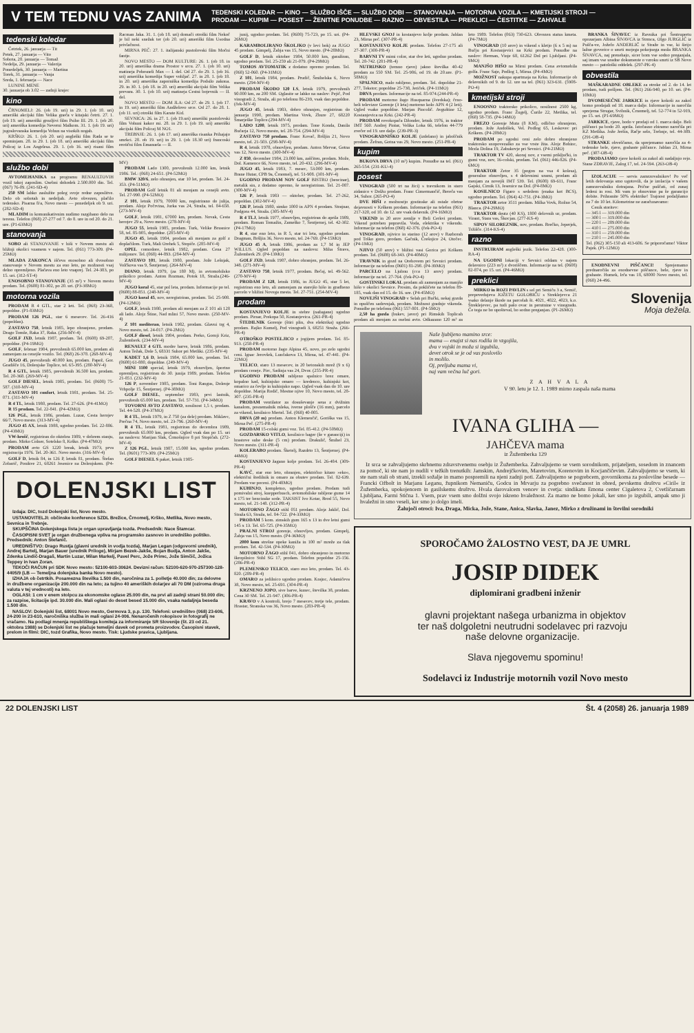V TEM TEDNU VAS ZANIMA
TEDENSKI KOLEDAR — KINO — SLUŽBO IŠČE — SLUŽBO DOBI — STANOVANJA — MOTORNA VOZILA — KMETIJSKI STROJI —
PRODAM — KUPIM — POSEST — ŽENITNE PONUDBE — RAZNO — OBVESTILA — PREKLICI — ČESTITKE — ZAHVALE
tedenski koledar
Četrtek, 26. januarja — Tit
Petek, 27. januarja — Vito
Sobota, 28. januarja — Tomaž
Nedelja, 29. januarja — Valerija
Ponedeljek, 30. januarja — Martina
Torek, 31. januarja — Vanja
Sreda, 1. februarja — Nace
LUNINE MENE
30. januarja ob 3.02 — zadnji krajec
kino
ČRNOMELJ: 26. (ob 19. uri) in 29. 1. (ob 18. uri) ameriški akcijski film Velika gneča v kitajski četrti. 27. 1. (ob 19. uri) ameriški grozljivi film Psiho III. 29. 1. (ob 20. uri) ameriška komedija Neverni Malkom. 31. 1. (ob 19. uri) jugoslovanska komedija Vohun na visokih nogah.
KRŠKO: 26. 1. (ob 20. uri) angleški film Rada se te spominjam. 28. in 29. 1. (ob 18. uri) ameriški akcijski film Policaj iz Los Angelesa. 29. 1. (ob 16. uri) risani film Racman Jaka. 31. 1. (ob 18. uri) domači otroški film Nekoč je bil neki snežak ter (ob 20. uri) ameriški film Usodna privlačnost.
MIRNA PEČ: 27. 1. italijanski pustolovski film Močni fantje.
NOVO MESTO — DOM KULTURE: 26. 1. (ob 18. in 20. uri) ameriška drama Prostor v srcu. 27. 1. (ob 10. uri) matineja Pobesneli Max — I. del. Od 27. do 29. 1. (ob 16. uri) ameriška komedija Super vohljač. 27. in 28. 1. (ob 18. in 20. uri) ameriška zaporniška komedija Podsilo zakona. 29. in 30. 1. (ob 18. in 20. uri) ameriški akcijski film Velika prevara. 30. 1. (ob 10. uri) matineja Cestni bojevnik — II. del.
NOVO MESTO — DOM JLA: Od 27. do 29. 1. (ob 17. in 19. uri) ameriški film Andželovo srce. Od 27. do 28. 1. (ob 11. uri) otroški film Karate Kid.
SEVNICA: 26. in 27. 1. (ob 19.uri) ameriški pustolovski film Vohuni kakor mi. 28. in 29. 1. (ob 19. uri) ameriški akcijski film Policaj M NO1.
TREBNJE: 26. 1. (ob 17. uri) ameriška risanka Prihajajo smrkci. 28. ob 19. uri) in 29. 1. (ob 18.30 uri) francoski erotični film Emanuela — II.
službo dobi
AVTOMEHANIKA na programu RENAULTOVIH vozil takoj zaposlim. Osebni dohodek 2.500.000 din. Tel. (067) 76-09. (241-SD-4)
250 SM lahko zaslužite poleg svoje redne zaposlitve. Delo ob sobotah in nedeljah. Avto obvezen, plačilo tedensko. Pisarna 8/a, Novo mesto — ponedeljek ob 9. uri. (282-SD-4)
MLADIM in komunikativnim nudimo razgibano delo na terenu. Telefon (068) 27-277 od 7. do 8. ure in od 20. do 21. ure. (P1-63MO)
stanovanja
SOBO ali STANOVANJE v hiši v Novem mestu ali bližnji okolici vzamem v najem. Tel. (061) 773-309. (P4-25MO)
MLADA ZAKONCA iščeva enosobno ali dvosobno stanovanje v Novem mestu za eno leto, po možnosti vsaj delno opremljeno. Plačava eno leto vnaprej. Tel. 24-383, po 15. uri. (312-ST-4)
ENOSOBNO STANOVANJE (35 m²) v Novem mestu prodam. Tel. (0608) 81-302, po 20. uri. (P3-38MO)
motorna vozila
PRODAM R 4 GTL, star 2 leti. Tel. (068) 23-368, popoldne. (P1-83MO)
PRODAM 126 PGL, star 6 mesecev. Tel. 26-416 (popoldan).
ZASTAVO 750, letnik 1985, lepo ohranjeno, prodam. Drago Tomše, Raka 37, Raka. (256-MV-4)
GOLF JXD, letnik 1987, prodam. Tel. (0608) 69-207, popoldne. (P4-19MO)
GOLF, februar 1984, prevoženih 65.000 km, prodam ali zamenjam za cenejše vozilo. Tel. (068) 26-378. (268-MV-4)
JUGO 45, prevoženih 40.000 km, prodam. Papež, Gor. Gradišče 16, Dolenjske Toplice, tel. 65-395. (280-MV-4)
R 4 GTL, letnik 1985, prevoženih 36.500 km, prodam. Tel. 20-368. (269-MV-4)
GOLF DIESEL, letnik 1985, prodam. Tel. (0608) 75-587. (310-MV-4)
ZASTAVO 101 confort, letnik 1981, prodam. Tel. 25-071. (311-MV-4)
R 4 TL, letnik 1980, prodam. Tel. 27-626. (P4-41MO)
R 15 prodam. Tel. 22-841. (P4-42MO)
126 PGL, letnik 1986, prodam. Luzar, Cesta herojev 66/7, Novo mesto. (313-MV-4)
JUGO 45 AX, letnik 1988, ugodno prodam. Tel. 22-886. (P4-43MO)
VW-hrošč, registriran do oktobra 1989, v dobrem stanju, prodam. Mirko Colner, Sotelsko 8, Krško. (P4-47MO)
PRODAM avto GS 1220 break, letnik 1973, prva registracija 1976. Tel. 20-361. Novo mesto. (316-MV-4)
GOLF D, letnik 84, in 126 P, letnik 81, prodam. Štefan Zobarič, Ponikve 21, 68261 Jesenice na Dolenjskem. (P4-MV)
PRODAM Lado 1300, prevoženih 12.000 km, letnik 1986. Tel.: (068) 24-651. (P4-52MO)
BMW 320/6, zelo ohranjen, star 10 let, prodam. Tel. 24-353. (P4-51MO)
PRODAM Golf letnik 81 ali menjam za cenejši avto. Tel. 27-990. (P4-52MO)
Z 101, letnik 1979, 70000 km, registrirano do julija, prodam. Alojz Počrvina, Jurka vas 24, Straža, tel. 84-658. (273-MV-4)
GOLF, letnik 1981, 67000 km, prodam. Novak, Cesta herojev 29 a, Novo mesto. (278-MV-4)
JUGO 55, letnik 1985, prodam. Turk, Velike Brusnice 58, tel. 85-905, dopoldne. (285-MV-4)
JUGO 45, letnik 1984, prodam ali menjam za golf z doplačilom. Turk, Mali Orehek 5, Stopiče. (285-MV-4)
OPEL comodore, letnik 1982, prodam. Cena 27 milijonov. Tel. (068) 44-893. (284-MV-4)
ZASTAVO 101, letnik 1980, prodam. Jože Lešnjak, Volčkova vas 9, Šentjernej. (264-MV-4)
DIANO, letnik 1979, (za 180 M), in avtomobilsko prikolico prodam. Anton Rozman, Potok 18, Straža.(246-MV-4)
JUGO koral 45, star pol leta, prodam. Informacije po tel. (0608) 88-851. (248-MV-4)
JUGO koral 45, nov, neregistriran, prodam. Tel. 25-908. (P4-12MO)
GOLF, letnik 1980, prodam ali menjam za Z 101 ali 128 ali lado. Alojz Štine, Nad mlini 57, Novo mesto. (250-MV-4)
Z 101 mediteran, letnik 1982, prodam. Glavni trg 4, Novo mesto, tel. 24-017. (P4-2MO)
GOLF diesel, letnik 1984, prodam. Perko, Gornji Kriz, Žužemberk. (234-MV-4)
RENAULT 4 GTL modre barve, letnik 1986, prodam. Anton Težak, Dole 5, 68331 Suhor pri Metliki. (235-MV-4)
KADET 1,6 D, letnik 1984, 65.000 km, prodam. Tel. (0608) 61-880, dopoldne. (249-MV-4)
MINI 1100 special, letnik 1979, obnovljen, športno opremljen, registriran do 30. junija 1989, prodam. Telefon 21-851. (232-MV-4)
126 P, november 1985, prodam. Toni Rangus, Dolenje Vrhpolje 15, Šentjernej. (P4-38MO)
GOLF DIESEL, september 1983, prvi lastnik, prevoženih 65.000 km, prodam. Tel. 57-731. (P4-34MO)
TOVORNI AVTO ZASTAVO, nosilnost 1,5 t, prodam. Tel. 44-528. (P4-37MO)
R 4 TL, letnik 1979, in Z 750 (za dele) prodam. Miklavc, Prečna 74, Novo mesto, tel. 23-796. (260-MV-4)
R 4 TL, letnik 1981, registriran do decembra 1989, prevoženih 65.000 km, prodam. Ogled vsak dan po 15. uri na naslovu: Marijan Slak, Črmošnjice 8 pri Stopičah. (272-MV-4)
Z 126 PGL, letnik 1987, 15.000 km, ugodno prodam. Tel. (0601) 773-309. (P4-25MO)
GOLF DIESEL S paket, letnik 1985-
DOLENJSKI LIST
Izdaja: DIC, tozd Dolenjski list, Novo mesto.
USTANOVITELJI: občinske konference SZDL Brežice, Črnomelj, Krško, Metlika, Novo mesto, Sevnica in Trebnje.
SKUPŠČINA Dolenjskega lista je organ upravljanja tozda. Predsednik: Nace Štamcar.
ČASOPISNI SVET je organ družbenega vpliva na programsko zasnovo in uredniško politiko. Predsednik: Anton Štefanič.
UREDNIŠTVO: Drago Rustja (glavni urednik in vodja tozda), Marjan Legan (odgovorni urednik), Andrej Bartelj, Marjan Bauer (urednik Priloge), Mirjam Bezek-Jakše, Bojan Budja, Anton Jakše, Zdenka Lindič-Dragaš, Martin Luzar, Milan Markelj, Pavel Perc, Jože Primc, Jože Simčič, Jožica Teppey in Ivan Zoran.
TEKOČI RAČUN pri SDK Novo mesto: 52100-603-30624. Devizni račun: 52100-620-970-257300-128-4405/9 (LB — Temeljna dolenjska banka Novo mesto).
IZHAJA ob četrtkih. Posamezna številka 1.500 din, naročnina za 1. polletje 40.000 din; za delovne in družbene organizacije 200.000 din na leto; za tujino 40 ameriških dolarjev ali 70 DM (oziroma druga valuta v tej vrednosti) na leto.
OGLASI: 1 cm v enem stolpcu za ekonomske oglase 25.000 din, na prvi ali zadnji strani 50.000 din; za razpise, licitacije ipd. 30.000 din. Mali oglasi do deset besed 15.000 din, vsaka nadaljnja beseda 1.500 din.
NASLOV: Dolenjski list, 68001 Novo mesto, Germova 3, p.p. 130. Telefoni: uredništvo (068) 23-606, 24-200 in 23-610, naročniška služba in mali oglasi 24-006. Nenaročenih rokopisov in fotografij ne vračamo. Na podlagi mnenja republiškega komiteja za informiranje SR Slovenije (št. 23 od 21. oktobra 1988) se Dolenjski list ne plačuje temeljni davek od prometa proizvodov. Časopisni stavek, prelom in filmi: DIC, tozd Grafika, Novo mesto. Tisk: Ljudske pravica, Ljubljana.
junij, ugodno prodam. Tel. (0608) 75-723, po 15. uri. (P4-26MO)
KARAMBOLIRANO ŠKOLJKO (v levi bok) za JUGO 45 prodam. Gimpelj, Žabja vas 15, Novo mesto. (P4-28MO)
GOLF D, letnik oktober 1984, 50.000 km, garažiran, ugodno prodam. Tel. 25-259 ali 21-079. (P4-29MO)
TOMOS AVTOMATIK z dodatno opremo prodam. Tel. (068) 52-060. (P4-31MO)
Z 101, letnik 1984, prodam. Prudič, Šmihelska 6, Novo mesto. (294-MV-4)
PRODAM ŠKODO 120 LS, letnik 1979, prevoženih 90.000 km, za 200 SM. Oglasite se lahko na naslov: Pejič, Pod vinogradi 2, Straža, ali po telefonu 86-239, vsak dan popoldne. (ček-MV-4)
JUGO 45, letnik 1983, dobro ohranjen, registriran do januarja 1990, prodam. Martina Vovk, Zbure 27, 68220 Šmarješke Toplice.(294-MV-4)
LADO 1200, letnik 1975, prodam. Tone Konda, Danila Bučarja 12, Novo mesto, tel. 28-754. (294-MV-4)
ZASTAVO 750 prodam. Franc Kovač, Bršljin 21, Novo mesto, tel. 21-503. (298-MV-4)
R 4, letnik 1978, obnovljen, prodam. Anton Mervar, Gotna vas 12, Novo mesto. (300-MV-4)
Z 850, december 1984, 23.000 km, zaščiten, prodam. Može, Dol. Kamence 66, Novo mesto, tel. 20-432. (296-MV-4)
JUGO 45, letnik 1983, 7. mesec, 53.000 km, prodam. Brane Hutar, CPB 9a, Črnomelj, tel. 51-908. (301-MV-4)
UGODNO PRODAM NOV GOLF BISTRO (bencinar), metalik sin, z dodatno opremo, še neregistriran. Tel. 21-087. (300-MV-4)
126 P, letnik 1983 — oktober, prodam. Tel. 27-262, popoldan. (302-MV-4)
126 P, letnik 1980, simko 1000 in APN 4 prodam. Strajnar, Podgora 44, Straža. (305-MV-4)
R 4 TLJ, letnik 1977, obnovljen, registriran do aprila 1989, prodam. Roman Tomažin, Zameško 7, Šentjernej, tel. 42-302. (P4-17MO)
R 4, star eno leto, in R 5, star tri leta, ugodno prodam. Dragman, Bršljin 36, Novo mesto, tel. 24-769. (P4-15MO)
JUGO 45 A, letnik 1986, prodam za 1,7 M in JEP WILLUS. Ogled popoldan na naslovu: Miha Štravs, Žužemberk 29. (P4-13MO)
GOLF JXD, letnik 1987, dobro ohranjen, prodam. Tel. 26-348. (271-MV-4)
ZASTAVO 750, letnik 1977, prodam. Bečaj, tel. 49-562. (270-MV-4)
PRODAM Z 128, letnik 1986, in JUGO 45, star 5 let, registriran eno leto, ali zamenjam za starejšo hišo in gradbeno parcelo v bližini Novega mesta. Tel. 27-751. (254-MV-4)
prodam
KOSTANJEVO KOLJE in stebre (nažagane) ugodno prodam. Pirnar, Prekopa 50, Kostanjevica. (261-PR-4)
ŠTEDILNIK Gorenje (štiri plin, dva elektrika) ugodno prodam. Rajko Kumelj, Pod vinogradi 3, 68251 Straža. (266-PR-4)
OTROŠKO POSTELJICO z jogijem prodam. Tel. 85-913. (258-PR-4)
PRODAM motorno žago Alpina 45, novo, po zelo ugodni ceni. Ignac Jerovšek, Lunčakova 13, Mirna, tel. 47-441. (P4-22MO)
TELICO, staro 13 mesecev, in 20 betonskih mrež (9 x 6) prodam ceneje. Pirc, Sadinja vas 24, Dvor. (255-PR-4)
UGODNO PRODAM rabljeno spalnico brez omare, kopalno kad, kuhinjsko omaro — kredenco, kuhinjski kot, omarico za čevlje in kuhinjsko napo. Ogled vsak dan do 10. ure dopoldne. Marija Rodič, Mestne njive 10, Novo mesto, tel. 28-307. (235-PR-4)
PRODAM ventilator za dosuševanje sena z dvižnim kanalom, posnemalnik mleka, iverne plošče (16 mm), parcelo za vikend, kosilnico Mertel. Tel. (068) 40-005.
DRVA (20 m) prodam. Anton Klemenčič, Goriška vas 15, Mirna Peč. (275-PR-4)
PRODAM 15-colski gumi voz. Tel. 85-412. (P4-50MO)
GOZDARSKO VITLO, kosilnico bager (še v garanciji) in hrastove suhe deske (5 cm) prodam. Drakulič, Šmihel 23, Novo mesto. (311-PR-4)
KOLERABO prodam. Šketelj, Razdrto 13, Šentjernej. (P4-44MO)
KOSTANJEVO žagano kolje prodam. Tel. 26-484. (309-PR-4)
KAVČ, star eno leto, ohranjen, električno kitaro »eko«, električni štedilnik in omaro za obutev prodam. Tel. 82-639. Prodam vse poceni. (P4-48MO)
KUHINJO, kompletno, ugodno prodam. Prodam tudi pomivalni stroj, kuepperbusch, avtomobilske rabljene gume 14 x 175 ter bencinske sode. TAKSIST Ivo Kotar, Brod 55, Novo mesto, tel. 21-148. (312-PR-4)
MOTORNO ŽAGO stihl 051 prodam. Alojz Jaklič, Dol. Straža 63, Straža, tel. 84-722. (P4-33MO)
PRODAM 5 kom. zimskih gum 165 x 13 in dve letni gumi 145 x 13. Tel. 65-725. (P4-35MO)
PRALNI STROJ gorenje, obnovljen, prodam. Gimpelj, Žabja vas 15, Novo mesto. (P4-36MO)
2000 kom strešne opeke kaniža in 100 m² mreže za tlak prodam. Tel. 42-534. (P4-30MO)
MOTORNO ŽAGO stihl 041, dobro ohranjeno in motorno škropilnico Stihl SG 17, prodam. Telefon popoldne 25-156. (286-PR-4)
PLEMENSKO TELICO, staro eno leto, prodam. Tel. 43-820. (289-PR-4)
OMARO za jedilnico ugodno prodam. Krajnc, Adamičeva 38, Novo mesto, tel. 25-691. (304-PR-4)
KRZNENO JOPO, sive barve, kunec, številka 38, prodam. Cena 30 SM. Tel. 21-947. (306-PR-4)
KRAVO v A kontroli, brejo 7 mesecev, tretje tele, prodam. Hrastar, Stranska vas 36, Novo mesto. (283-PR-4)
HLEVSKI GNOJ in kostanjevo kolje prodam. Jablan 23, Mirna peč. (307-PR-4)
KOSTANJEVO KOLJE prodam. Telefon 27-175 ali 27-307. (308-PR-4)
BARVNI TV mimi color, star dve leti, ugodno prodam. Tel. 28-742. (281-PR-4)
NUTRIJSKO (temno rjavo) jakno številka 40-42 prodam za 550 SM. Tel. 25-986, od 19. do 20.ure. (P1-58MO)
SPALNICO, malo rabljeno, prodam. Tel. dopoldne 21-277, Tekstor; popoldne 25-738, Jeriček. (P4-11MO)
DRVA prodam. Informacije na tel. 85-974.(244-PR-4)
PRODAM motorno žago Husquarna (švedska); črno-beli televizor Gorenje (3 leta) motorno kolo APN 4 (2 leti). Ogled vsako popoldne. Marjan Pincolič. Avguštine 12, Kostanjevica na Krki. (242-PR-4)
PRODAM rovokopača Džonder, letnik 1976, in traktor IMT 560. Andrej Pintar, Velika Loka 66, telefon 44-779 zvečer od 19. ure dalje. (239-PR-3)
VINOGRADNIŠKO KOLJE (izdelano) in jabolčnik prodam. Žefran, Gotna vas 29, Novo mesto. (251-PR-4)
kupim
BUKOVA DRVA (10 m³) kupim. Ponudbe na tel. (061) 265-554. (231-KU-4)
posest
VINOGRAD (500 trt na žici) s travnikom in staro zidanico v Dolžu prodam. Franc Cimermančič, Bereča vas 34, Suhor. (265-PO-4)
DVE HIŠI z možnostjo gostinske ali ostale obrtne dejavnosti v Krškem prodam. Informacije na telefon (061) 217-320, od 10. do 12. ure vsak delavnik. (P4-16MO)
VIKEND in 20 arov zemlje v Beli Cerkvi prodam. Vikend potreben popravila. Voda, elektrika v vikendu. Informacije na telefon (068) 42-376. (ček-PO-4)
VINOGRAD, njivico in starino (12 arov) v Razborah pod Trško goro, prodam. Gačnik, Črešnjice 24, Otočec. (P4-1MO)
NJIVO (50 arov) v bližini vasi Gorica pri Krškem prodam. Tel. (0608) 68-343. (P4-40MO)
TRAVNIK in gozd na Orehovem pri Sevnici prodam. Informacije na telefon (0601) 81-298. (P4-39MO)
PARCELO na Ljubnu (cca 13 arov) prodam. Informacije na tel. 27-764. (ček-PO-4)
GOSTINSKI LOKAL prodam ali zamenjam za manjšo hišo v okolici Sevnice. Prosim, da pokličete na telefon 89-185, vsak dan od 15. do 16. ure. (P4-45MO)
NOVEJŠI VINOGRAD v Selah pri Bučki, nekaj gozda in opuščen sadovnjak, prodam. Možnost gradnje vikenda. Ponudbe po telefonu (061) 557-801. (P4-5MO)
2,50 ha gozda (bukev, javor) pri Rimskih Toplicah prodam ali menjam za osebni avto. Odkazano 120 m³ za leto 1989. Telefon (063) 730-623. Obvezen status kmeta.(P4-7MO)
VINOGRAD (10 arov) in vikend s kletjo (6 x 5 m) na Bučju pri Kostanjevici na Krki prodam. Ponudbe na naslov: Herman, Vinje 68, 61262 Dol pri Ljubljani. (P4-9MO)
MANJŠO HIŠO na Mirni prodam. Cena avtomobila golfa. Franc Saje, Podlog 1, Mirna. (P4-4MO)
MOŽNOST nakupa apartmaja na Krku. Informacije ob delavnikih od 9. do 12. ure na tel. (061) 323-631. (5908-PO-4)
kmetijski stroji
ENOOSNO traktorsko prikolico, nosilnost 2500 kg, ugodno prodam. Franc Žugelj, Čurile 22, Metlika, tel. (068) 58-735. (P4-14MO)
FREZO Gorenje Muta (8 KM), odlično ohranjeno, prodam. Jože Andolšek, Vel. Podlog 65, Leskovec pri Krškem. (P4-20MO)
PRODAM po ugodni ceni zelo dobro ohranjeno traktorsko snopovezalko za vse vrste žita. Alojz Bohinc, Mrzla Dolina 19, Zabukovje pri Sevnici. (P4-21MO)
TRAKTOR TV 420, skoraj nov, z vsemi priključki, in gumi voz, nov, 16-colski, prodam. Tel. (061) 446-826. (P4-6MO)
TRAKTOR Zetor 35 (pogon na vsa 4 kolesa), generalno obnovljen, s 4 delovnimi urami, prodam ali menjam za novejši IMT 539. Tel. (0608) 69-611, Franc Gajski, Cirnik 13, Jesenice na Dol. (P4-8MO)
KOSILNICO Figaro s sedežem (enaka kot BCS), ugodno prodam. Tel. (064) 42-751. (P4-3MO)
TRAKTOR zetor 3511 prodam. Milka Vovk, Rožno 54, Blanca. (P4-29MO)
TRAKTOR deutz (40 KS), 1800 delovnih ur, prodam. Virant, Stara vas, Škocjan. (277-KS-4)
SIPOV SILOREZNIK, nov, prodam. Brečko, Jeperjek, Tržišče. (314-KS-4)
razno
INSTRUIRAM angleški jezik. Telefon 22-428. (300-RA-4)
NA UGODNI lokaciji v Sevnici oddam v najem delavnico (223 m²) z dvoriščem. Informacije na tel. (0608) 82-874, po 15. uri. (P4-46MO)
preklici
MIRKO in ROZI PAVLIN s sel pri Semiču 3 a, Semič, prepovedujeva JOŽETU GOLOBIČU s Streklejevca 21 vsako delanje škode na parcelah št. 4021, 4022, 4023, k.o. Štreklejevec, pa tudi pašo ovac in perutnine v vinogradu. Če tega ne bo upošteval, bo sodno preganjan. (P1-26MO)
BRANKA ŠIVAVEC iz Ravnika pri Šentrupertu opozarjam Albina ŠIVAVCA iz Strmca, Olgo JURGLIČ iz Pušča-ve, Jožefo ANDERLIČ iz Straže in vse, ki širijo lažne govorice o smrti mojega pokojnega moža BRANKA ŠIVAVCA, naj prenehajo, sicer bom vse sodno preganjala, saj imam vse uradne dokumente o vzroku smrti iz SB Novo mesto — patološki oddelek. (297-PK-4)
obvestila
MAŠKARADNE OBLEKE za otroke od 2. do 14. let prodam, tudi pošljem. Tel. (061) 266-940, po 10. uri. (P4-10MO)
DVOMESEČNE JARKICE in rjave kokoši za zakol bomo prodajali od 18. marca dalje. Informacije in naročila sprejema Strugar, Svibnik, Črnomelj, tel. 52-774 in 52-919, po 15. uri. (P1-69MO)
JARKICE, rjave, bodo v prodaji od 1. marca dalje. Beli piščanci pa bodo 20. aprila. Istočasno zbiramo naročila pri KZ Metlika. Jože Jeršin, Račje selo, Trebnje, tel. 44-389. (291-OB-4)
STRANKE obveščamo, da sprejemamo naročila za 4-tedenske bele, rjave, grahaste piščance. Jablan 23, Mirna peč. (307-OB-4)
PRODAJAMO rjave kokoši za zakol ali nadaljnjo rejo. Stane ZDRAVJE, Zalog 17, tel. 24-594. (263-OB-4)
IZOLACIJE — servis zamrzovalnikov! Po več letih delovanja smo ugotovili, da je izolacija v vašem zamrzovalniku dotrajana. Prične puščati, od zunaj ledeni in rosi. Mi vam jo obnovimo pa še garancijo dobite. Prihranite 50% elektrike! Trajnost podaljšamo za 7 do 10 let. Kilometrine ne zaračunavamo:
Cenik storitev:
— 345 l — 319.000 din
— 300 l — 319.000 din
— 220 l — 289.000 din
— 410 l — 275.000 din
— 310 l — 259.000 din
— 210 l — 245.000 din
Tel. (062) 305-150 ali 413-606. Se priporočamo! Viktor Pajek. (P1-12MO)
ENODNEVNI PIŠČANCI! Sprejemamo prednaročila za enodnevne piščance, bele, rjave in grahaste. Humek, Irča vas 18, 68000 Novo mesto, tel. (068) 24-496.
Slovenija
Moja dežela.
Naše ljubljeno mamino srce:
mama — enajst si nas rodila in vzgojila,
dva v vojski in moža si izgubila,
devet otrok se je od vas poslovilo
in molilo.
Oj, preljuba mama vi,
naj vam večna luč gori.
Z A H V A L A
V 90. letu je 12. 1. 1989 mirno zaspala naša mama
IVANA GLIHA —
JAHČEVA mama
iz Žužemberka 129
Iz srca se zahvaljujemo skrbnemu zdravstvenemu osebju iz Žužemberka. Zahvaljujemo se vsem sorodnikom, prijateljem, sosedom in znancem za pomoč, ki ste nam jo nudili v težkih trenutkih: Jamskim, Andrejčkovim, Maretovim, Korenovim in Kocjančičevim. Zahvaljujemo se vsem, ki ste nam stali ob strani, izrekli sožalje in mamo pospremili na njeni zadnji poti. Zahvaljujemo se pogrebcem, govornikoma za poslovilne besede — Francki Ožbolt in Marjanu Leganu, župnikom Nemaniču, Godcu in Mrvarju za pogrebno svečanost in obred, pevskemu društvu »Ciril« iz Žužemberka, upokojencem in gasilskemu društvu. Hvala darovalcem vencev in cvetja: sindikatu Emona center Cigaletova 2, Cvetličarnam Ljubljana, Farmi Stična 1. Vsem, prav vsem smo dolžni svojo iskreno hvaležnost. Za mamo ne bomo jokali, ker smo jo izgubili, ampak smo ji hvaležni in smo veseli, ker smo jo dolgo imeli.
Žalujoči otroci: Iva, Draga, Micka, Jože, Stane, Anica, Slavka, Janez, Mirko z družinami in številni sorodniki
SPOROČAMO ŽALOSTNO VEST, DA JE UMRL
JOSIP DIDEK
diplomirani gradbeni inženir
glavni projektant našega urbanizma in objektov
ter naš dolgoletni neutrudni sodelavec pri razvoju
naše delovne organizacije.
Slava njegovemu spominu!
Sodelavci iz Industrije motornih vozil Novo mesto
22 DOLENJSKI LIST Št. 4 (2058) 26. januarja 1989